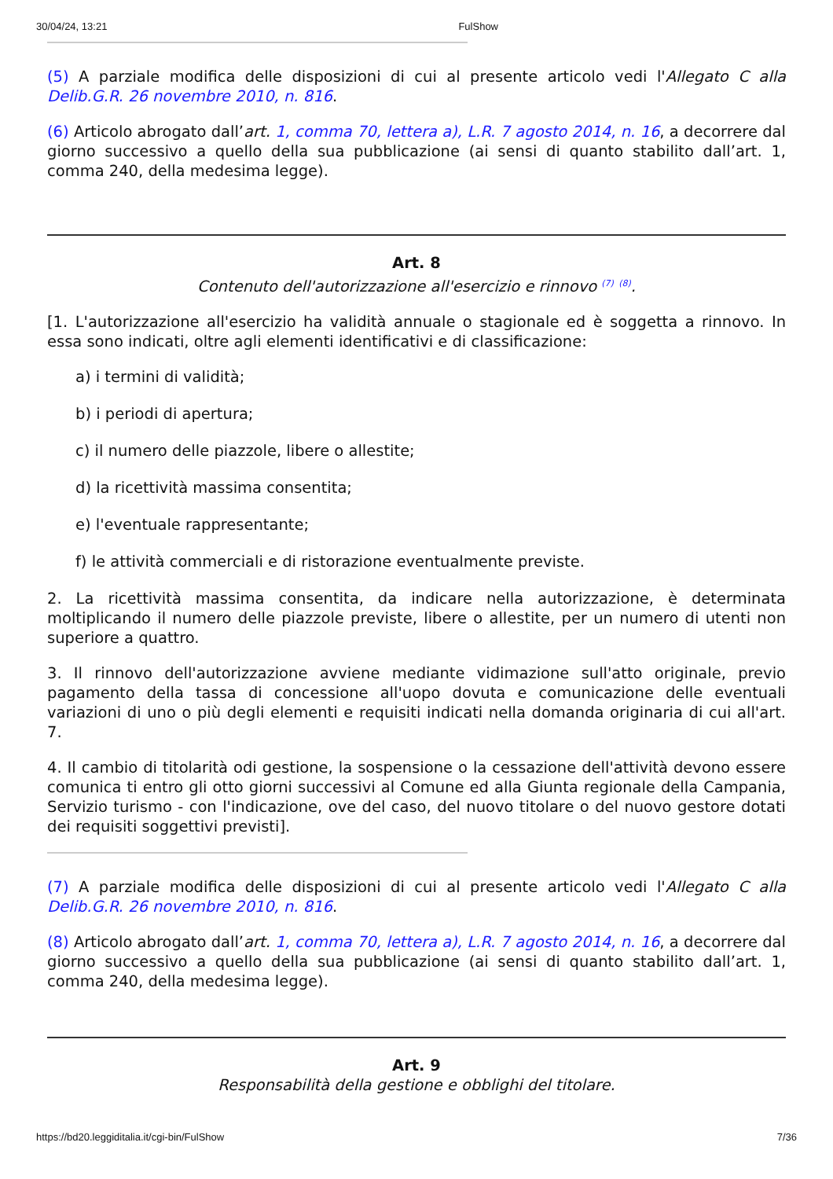30/04/24, 13:21 FulShow
(5) A parziale modifica delle disposizioni di cui al presente articolo vedi l'Allegato C alla Delib.G.R. 26 novembre 2010, n. 816.
(6) Articolo abrogato dall’art. 1, comma 70, lettera a), L.R. 7 agosto 2014, n. 16, a decorrere dal giorno successivo a quello della sua pubblicazione (ai sensi di quanto stabilito dall’art. 1, comma 240, della medesima legge).
Art. 8
Contenuto dell'autorizzazione all'esercizio e rinnovo <sup>(7)</sup> <sup>(8)</sup>.
[1. L'autorizzazione all'esercizio ha validità annuale o stagionale ed è soggetta a rinnovo. In essa sono indicati, oltre agli elementi identificativi e di classificazione:
a) i termini di validità;
b) i periodi di apertura;
c) il numero delle piazzole, libere o allestite;
d) la ricettività massima consentita;
e) l'eventuale rappresentante;
f) le attività commerciali e di ristorazione eventualmente previste.
2. La ricettività massima consentita, da indicare nella autorizzazione, è determinata moltiplicando il numero delle piazzole previste, libere o allestite, per un numero di utenti non superiore a quattro.
3. Il rinnovo dell'autorizzazione avviene mediante vidimazione sull'atto originale, previo pagamento della tassa di concessione all'uopo dovuta e comunicazione delle eventuali variazioni di uno o più degli elementi e requisiti indicati nella domanda originaria di cui all'art. 7.
4. Il cambio di titolarità odi gestione, la sospensione o la cessazione dell'attività devono essere comunica ti entro gli otto giorni successivi al Comune ed alla Giunta regionale della Campania, Servizio turismo - con l'indicazione, ove del caso, del nuovo titolare o del nuovo gestore dotati dei requisiti soggettivi previsti].
(7) A parziale modifica delle disposizioni di cui al presente articolo vedi l'Allegato C alla Delib.G.R. 26 novembre 2010, n. 816.
(8) Articolo abrogato dall’art. 1, comma 70, lettera a), L.R. 7 agosto 2014, n. 16, a decorrere dal giorno successivo a quello della sua pubblicazione (ai sensi di quanto stabilito dall’art. 1, comma 240, della medesima legge).
Art. 9
Responsabilità della gestione e obblighi del titolare.
https://bd20.leggiditalia.it/cgi-bin/FulShow 7/36